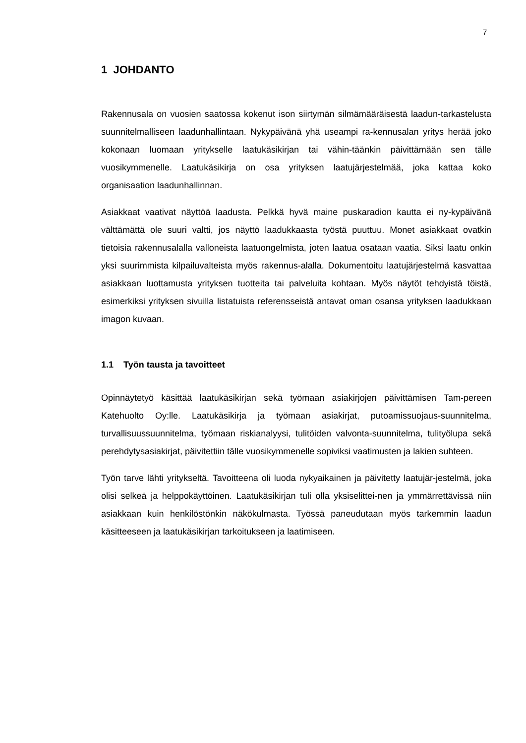7
1 JOHDANTO
Rakennusala on vuosien saatossa kokenut ison siirtymän silmämääräisestä laadun-tarkastelusta suunnitelmalliseen laadunhallintaan. Nykypäivänä yhä useampi ra-kennusalan yritys herää joko kokonaan luomaan yritykselle laatukäsikirjan tai vähin-täänkin päivittämään sen tälle vuosikymmenelle. Laatukäsikirja on osa yrityksen laatujärjestelmää, joka kattaa koko organisaation laadunhallinnan.
Asiakkaat vaativat näyttöä laadusta. Pelkkä hyvä maine puskaradion kautta ei ny-kypäivänä välttämättä ole suuri valtti, jos näyttö laadukkaasta työstä puuttuu. Monet asiakkaat ovatkin tietoisia rakennusalalla valloneista laatuongelmista, joten laatua osataan vaatia. Siksi laatu onkin yksi suurimmista kilpailuvalteista myös rakennus-alalla. Dokumentoitu laatujärjestelmä kasvattaa asiakkaan luottamusta yrityksen tuotteita tai palveluita kohtaan. Myös näytöt tehdyistä töistä, esimerkiksi yrityksen sivuilla listatuista referensseistä antavat oman osansa yrityksen laadukkaan imagon kuvaan.
1.1 Työn tausta ja tavoitteet
Opinnäytetyö käsittää laatukäsikirjan sekä työmaan asiakirjojen päivittämisen Tam-pereen Katehuolto Oy:lle. Laatukäsikirja ja työmaan asiakirjat, putoamissuojaus-suunnitelma, turvallisuussuunnitelma, työmaan riskianalyysi, tulitöiden valvonta-suunnitelma, tulityölupa sekä perehdytysasiakirjat, päivitettiin tälle vuosikymmenelle sopiviksi vaatimusten ja lakien suhteen.
Työn tarve lähti yritykseltä. Tavoitteena oli luoda nykyaikainen ja päivitetty laatujär-jestelmä, joka olisi selkeä ja helppokäyttöinen. Laatukäsikirjan tuli olla yksiselittei-nen ja ymmärrettävissä niin asiakkaan kuin henkilöstönkin näkökulmasta. Työssä paneudutaan myös tarkemmin laadun käsitteeseen ja laatukäsikirjan tarkoitukseen ja laatimiseen.